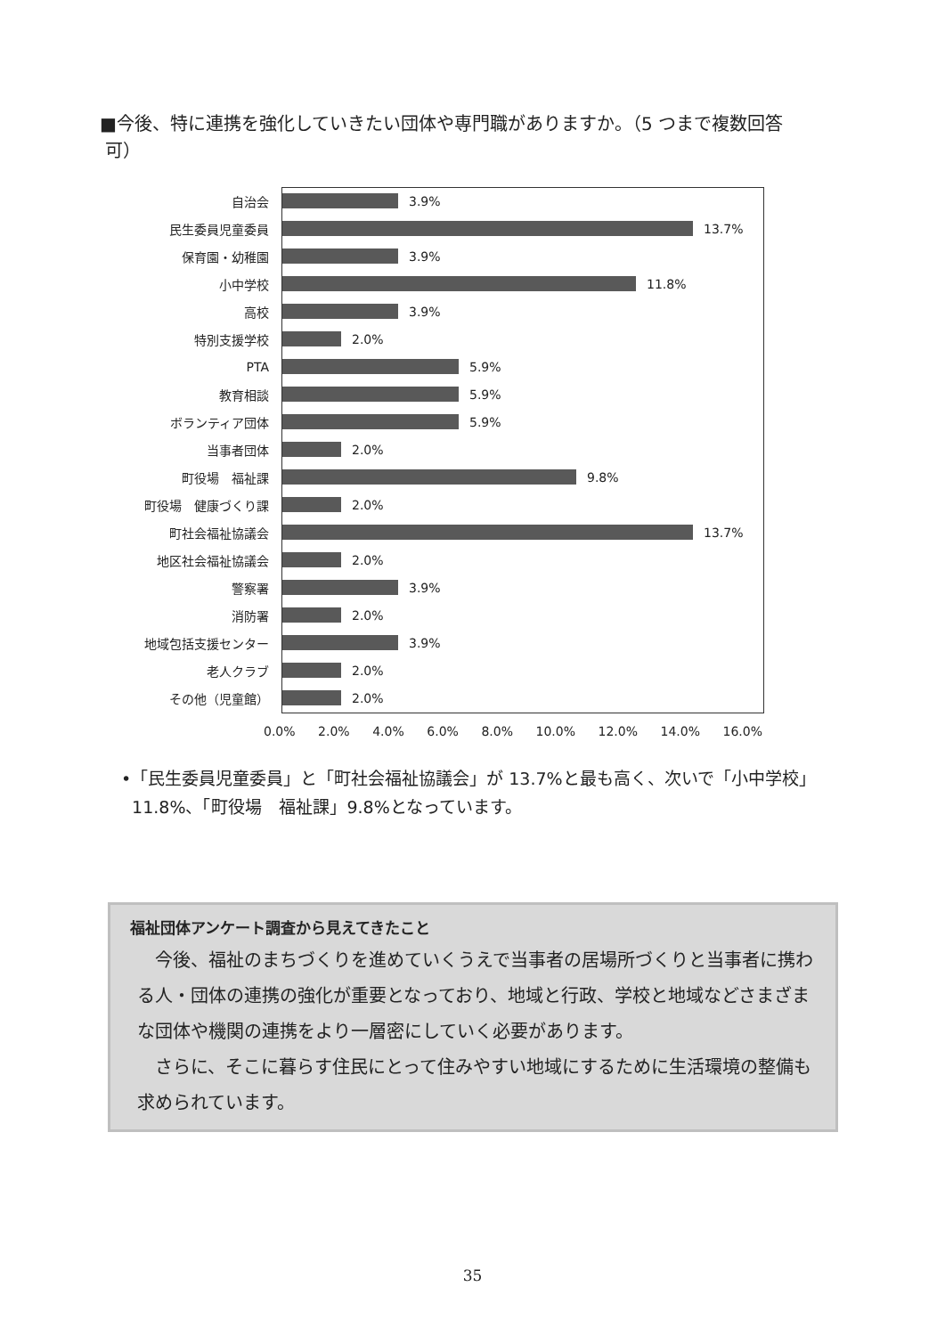■今後、特に連携を強化していきたい団体や専門職がありますか。（5 つまで複数回答
可）
自治会
3.9%
民生委員児童委員
13.7%
保育園・幼稚園
3.9%
小中学校
11.8%
高校
3.9%
特別支援学校
2.0%
PTA
5.9%
教育相談
5.9%
ボランティア団体
5.9%
当事者団体
2.0%
町役場　福祉課
9.8%
町役場　健康づくり課
2.0%
町社会福祉協議会
13.7%
地区社会福祉協議会
2.0%
警察署
3.9%
消防署
2.0%
地域包括支援センター
3.9%
老人クラブ
2.0%
その他（児童館）
2.0%
0.0% 2.0% 4.0% 6.0% 8.0% 10.0% 12.0% 14.0% 16.0%
•「民生委員児童委員」と「町社会福祉協議会」が 13.7%と最も高く、次いで「小中学校」
11.8%、「町役場　福祉課」9.8%となっています。
福祉団体アンケート調査から見えてきたこと
　今後、福祉のまちづくりを進めていくうえで当事者の居場所づくりと当事者に携わる人・団体の連携の強化が重要となっており、地域と行政、学校と地域などさまざまな団体や機関の連携をより一層密にしていく必要があります。
　さらに、そこに暮らす住民にとって住みやすい地域にするために生活環境の整備も求められています。
35